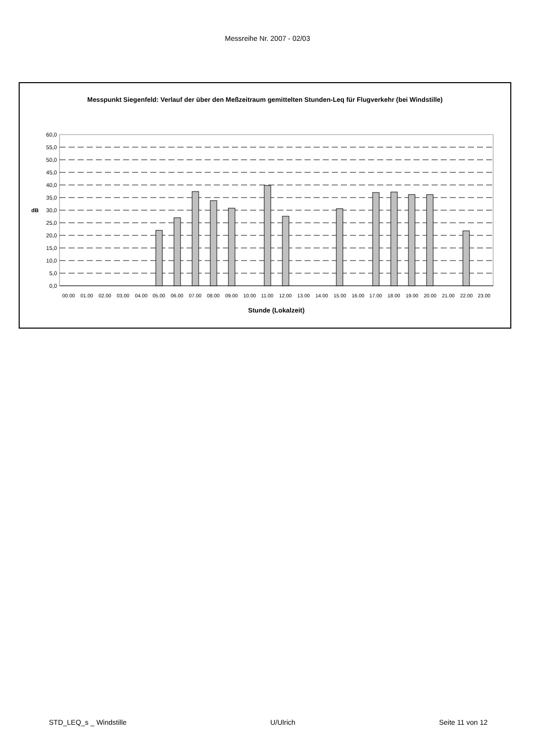Messreihe Nr. 2007 - 02/03
Messpunkt Siegenfeld: Verlauf der über den Meßzeitraum gemittelten Stunden-Leq für Flugverkehr (bei Windstille)
60,0
55,0
50,0
45,0
40,0
35,0
30,0
25,0
20,0
15,0
10,0
5,0
0,0
dB
00.00
01.00
02.00
03.00
04.00
05.00
06.00
07.00
08.00
09.00
10.00
11.00
12.00
13.00
14.00
15.00
16.00
17.00
18.00
19.00
20.00
21.00
22.00
23.00
Stunde (Lokalzeit)
STD_LEQ_s _ Windstille U/Ulrich Seite 11 von 12